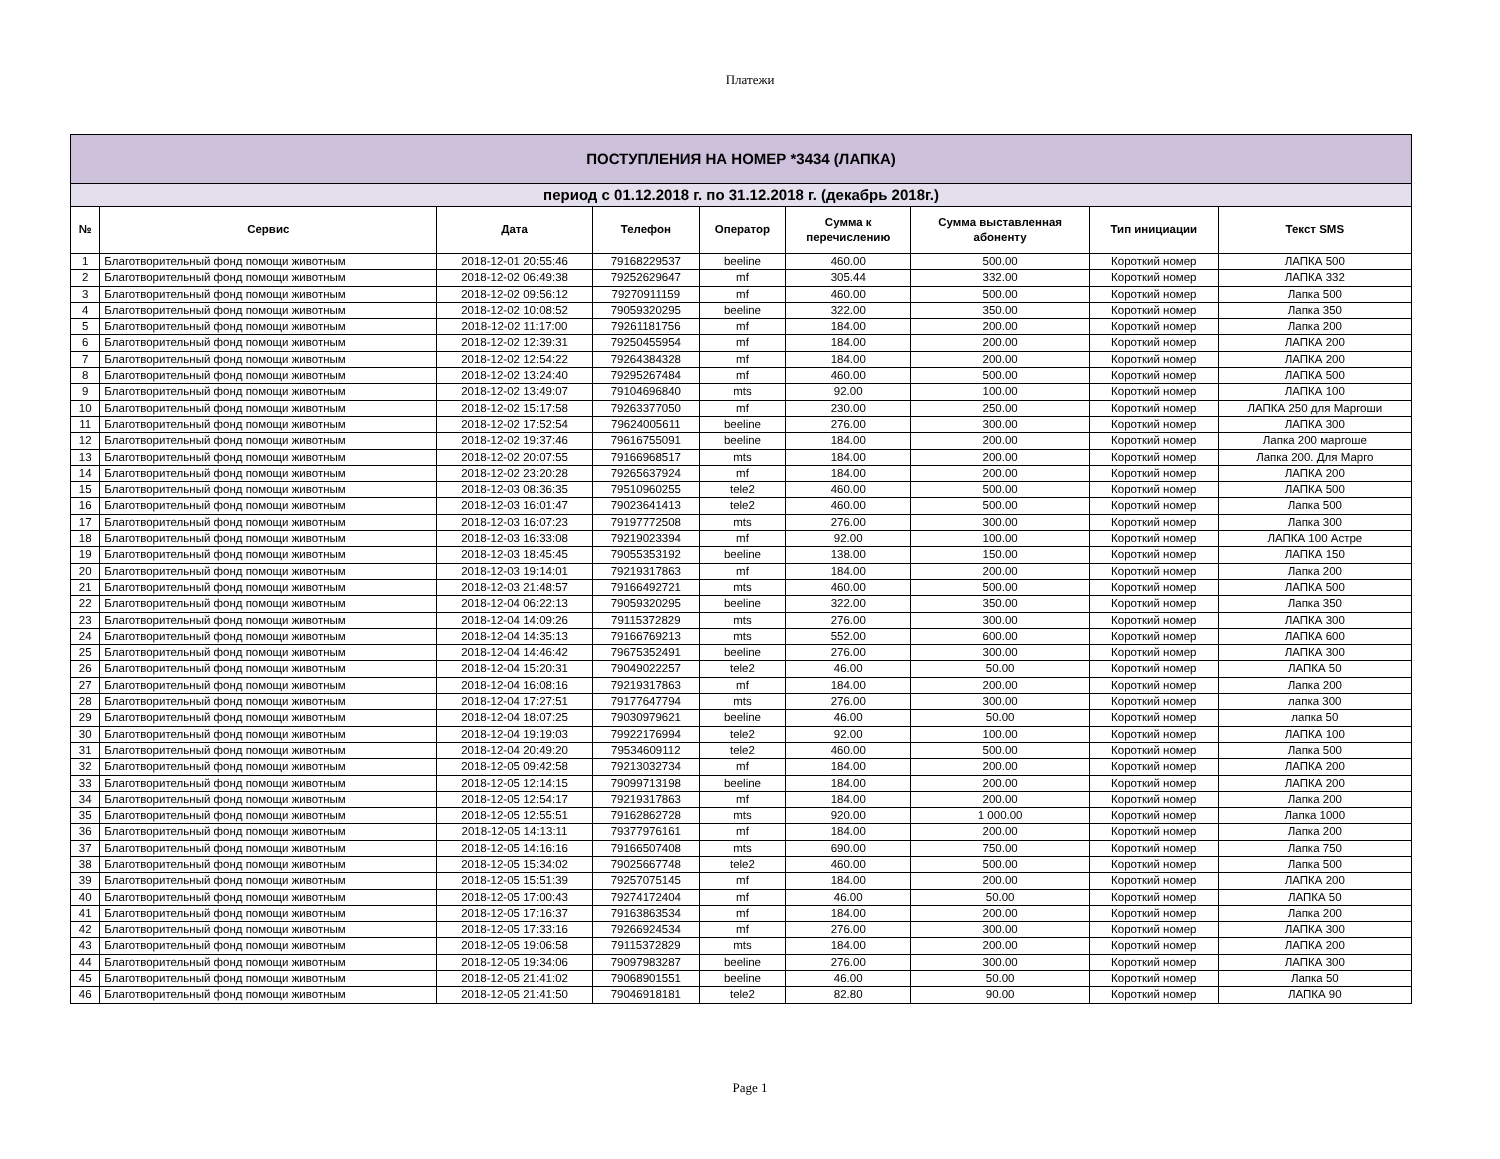Платежи
| ПОСТУПЛЕНИЯ НА НОМЕР *3434 (ЛАПКА) | | | | | | | | |
| --- | --- | --- | --- | --- | --- | --- | --- | --- |
| период с 01.12.2018 г. по 31.12.2018 г. (декабрь 2018г.) | | | | | | | | |
| № | Сервис | Дата | Телефон | Оператор | Сумма к перечислению | Сумма выставленная абоненту | Тип инициации | Текст SMS |
| 1 | Благотворительный фонд помощи животным | 2018-12-01 20:55:46 | 79168229537 | beeline | 460.00 | 500.00 | Короткий номер | ЛАПКА 500 |
| 2 | Благотворительный фонд помощи животным | 2018-12-02 06:49:38 | 79252629647 | mf | 305.44 | 332.00 | Короткий номер | ЛАПКА 332 |
| 3 | Благотворительный фонд помощи животным | 2018-12-02 09:56:12 | 79270911159 | mf | 460.00 | 500.00 | Короткий номер | Лапка 500 |
| 4 | Благотворительный фонд помощи животным | 2018-12-02 10:08:52 | 79059320295 | beeline | 322.00 | 350.00 | Короткий номер | Лапка 350 |
| 5 | Благотворительный фонд помощи животным | 2018-12-02 11:17:00 | 79261181756 | mf | 184.00 | 200.00 | Короткий номер | Лапка 200 |
| 6 | Благотворительный фонд помощи животным | 2018-12-02 12:39:31 | 79250455954 | mf | 184.00 | 200.00 | Короткий номер | ЛАПКА 200 |
| 7 | Благотворительный фонд помощи животным | 2018-12-02 12:54:22 | 79264384328 | mf | 184.00 | 200.00 | Короткий номер | ЛАПКА 200 |
| 8 | Благотворительный фонд помощи животным | 2018-12-02 13:24:40 | 79295267484 | mf | 460.00 | 500.00 | Короткий номер | ЛАПКА 500 |
| 9 | Благотворительный фонд помощи животным | 2018-12-02 13:49:07 | 79104696840 | mts | 92.00 | 100.00 | Короткий номер | ЛАПКА 100 |
| 10 | Благотворительный фонд помощи животным | 2018-12-02 15:17:58 | 79263377050 | mf | 230.00 | 250.00 | Короткий номер | ЛАПКА 250 для Маргоши |
| 11 | Благотворительный фонд помощи животным | 2018-12-02 17:52:54 | 79624005611 | beeline | 276.00 | 300.00 | Короткий номер | ЛАПКА 300 |
| 12 | Благотворительный фонд помощи животным | 2018-12-02 19:37:46 | 79616755091 | beeline | 184.00 | 200.00 | Короткий номер | Лапка 200 маргоше |
| 13 | Благотворительный фонд помощи животным | 2018-12-02 20:07:55 | 79166968517 | mts | 184.00 | 200.00 | Короткий номер | Лапка 200. Для Марго |
| 14 | Благотворительный фонд помощи животным | 2018-12-02 23:20:28 | 79265637924 | mf | 184.00 | 200.00 | Короткий номер | ЛАПКА 200 |
| 15 | Благотворительный фонд помощи животным | 2018-12-03 08:36:35 | 79510960255 | tele2 | 460.00 | 500.00 | Короткий номер | ЛАПКА 500 |
| 16 | Благотворительный фонд помощи животным | 2018-12-03 16:01:47 | 79023641413 | tele2 | 460.00 | 500.00 | Короткий номер | Лапка 500 |
| 17 | Благотворительный фонд помощи животным | 2018-12-03 16:07:23 | 79197772508 | mts | 276.00 | 300.00 | Короткий номер | Лапка 300 |
| 18 | Благотворительный фонд помощи животным | 2018-12-03 16:33:08 | 79219023394 | mf | 92.00 | 100.00 | Короткий номер | ЛАПКА 100 Астре |
| 19 | Благотворительный фонд помощи животным | 2018-12-03 18:45:45 | 79055353192 | beeline | 138.00 | 150.00 | Короткий номер | ЛАПКА 150 |
| 20 | Благотворительный фонд помощи животным | 2018-12-03 19:14:01 | 79219317863 | mf | 184.00 | 200.00 | Короткий номер | Лапка 200 |
| 21 | Благотворительный фонд помощи животным | 2018-12-03 21:48:57 | 79166492721 | mts | 460.00 | 500.00 | Короткий номер | ЛАПКА 500 |
| 22 | Благотворительный фонд помощи животным | 2018-12-04 06:22:13 | 79059320295 | beeline | 322.00 | 350.00 | Короткий номер | Лапка 350 |
| 23 | Благотворительный фонд помощи животным | 2018-12-04 14:09:26 | 79115372829 | mts | 276.00 | 300.00 | Короткий номер | ЛАПКА 300 |
| 24 | Благотворительный фонд помощи животным | 2018-12-04 14:35:13 | 79166769213 | mts | 552.00 | 600.00 | Короткий номер | ЛАПКА 600 |
| 25 | Благотворительный фонд помощи животным | 2018-12-04 14:46:42 | 79675352491 | beeline | 276.00 | 300.00 | Короткий номер | ЛАПКА 300 |
| 26 | Благотворительный фонд помощи животным | 2018-12-04 15:20:31 | 79049022257 | tele2 | 46.00 | 50.00 | Короткий номер | ЛАПКА 50 |
| 27 | Благотворительный фонд помощи животным | 2018-12-04 16:08:16 | 79219317863 | mf | 184.00 | 200.00 | Короткий номер | Лапка 200 |
| 28 | Благотворительный фонд помощи животным | 2018-12-04 17:27:51 | 79177647794 | mts | 276.00 | 300.00 | Короткий номер | лапка 300 |
| 29 | Благотворительный фонд помощи животным | 2018-12-04 18:07:25 | 79030979621 | beeline | 46.00 | 50.00 | Короткий номер | лапка 50 |
| 30 | Благотворительный фонд помощи животным | 2018-12-04 19:19:03 | 79922176994 | tele2 | 92.00 | 100.00 | Короткий номер | ЛАПКА 100 |
| 31 | Благотворительный фонд помощи животным | 2018-12-04 20:49:20 | 79534609112 | tele2 | 460.00 | 500.00 | Короткий номер | Лапка 500 |
| 32 | Благотворительный фонд помощи животным | 2018-12-05 09:42:58 | 79213032734 | mf | 184.00 | 200.00 | Короткий номер | ЛАПКА 200 |
| 33 | Благотворительный фонд помощи животным | 2018-12-05 12:14:15 | 79099713198 | beeline | 184.00 | 200.00 | Короткий номер | ЛАПКА 200 |
| 34 | Благотворительный фонд помощи животным | 2018-12-05 12:54:17 | 79219317863 | mf | 184.00 | 200.00 | Короткий номер | Лапка 200 |
| 35 | Благотворительный фонд помощи животным | 2018-12-05 12:55:51 | 79162862728 | mts | 920.00 | 1 000.00 | Короткий номер | Лапка 1000 |
| 36 | Благотворительный фонд помощи животным | 2018-12-05 14:13:11 | 79377976161 | mf | 184.00 | 200.00 | Короткий номер | Лапка 200 |
| 37 | Благотворительный фонд помощи животным | 2018-12-05 14:16:16 | 79166507408 | mts | 690.00 | 750.00 | Короткий номер | Лапка 750 |
| 38 | Благотворительный фонд помощи животным | 2018-12-05 15:34:02 | 79025667748 | tele2 | 460.00 | 500.00 | Короткий номер | Лапка 500 |
| 39 | Благотворительный фонд помощи животным | 2018-12-05 15:51:39 | 79257075145 | mf | 184.00 | 200.00 | Короткий номер | ЛАПКА 200 |
| 40 | Благотворительный фонд помощи животным | 2018-12-05 17:00:43 | 79274172404 | mf | 46.00 | 50.00 | Короткий номер | ЛАПКА 50 |
| 41 | Благотворительный фонд помощи животным | 2018-12-05 17:16:37 | 79163863534 | mf | 184.00 | 200.00 | Короткий номер | Лапка 200 |
| 42 | Благотворительный фонд помощи животным | 2018-12-05 17:33:16 | 79266924534 | mf | 276.00 | 300.00 | Короткий номер | ЛАПКА 300 |
| 43 | Благотворительный фонд помощи животным | 2018-12-05 19:06:58 | 79115372829 | mts | 184.00 | 200.00 | Короткий номер | ЛАПКА 200 |
| 44 | Благотворительный фонд помощи животным | 2018-12-05 19:34:06 | 79097983287 | beeline | 276.00 | 300.00 | Короткий номер | ЛАПКА 300 |
| 45 | Благотворительный фонд помощи животным | 2018-12-05 21:41:02 | 79068901551 | beeline | 46.00 | 50.00 | Короткий номер | Лапка 50 |
| 46 | Благотворительный фонд помощи животным | 2018-12-05 21:41:50 | 79046918181 | tele2 | 82.80 | 90.00 | Короткий номер | ЛАПКА 90 |
Page 1